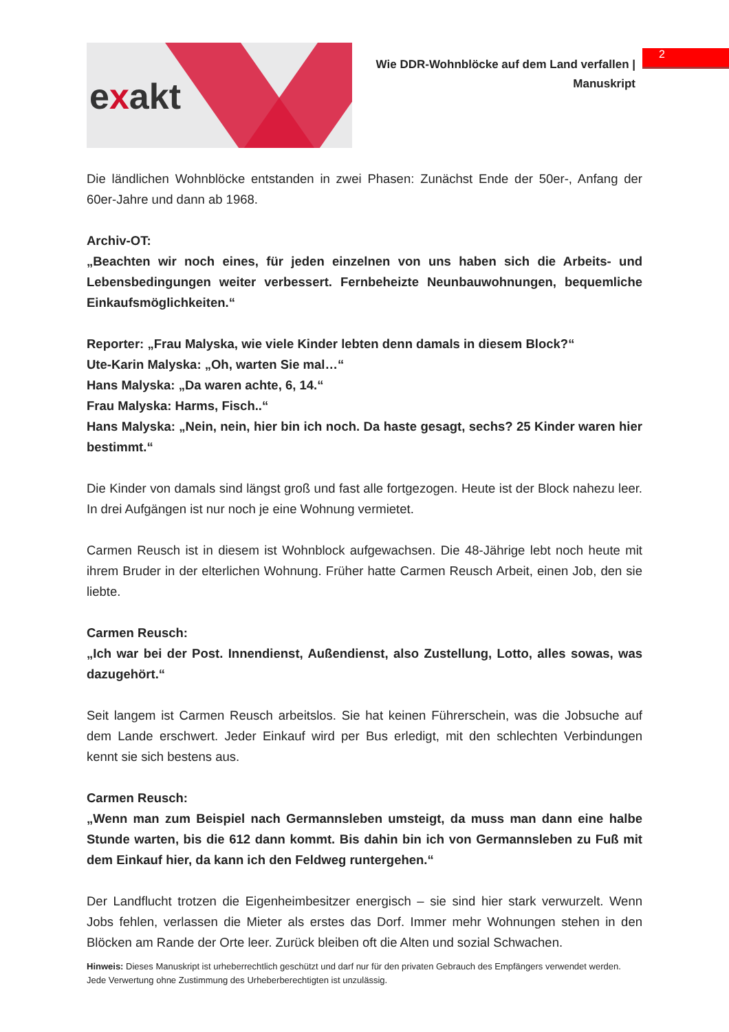2
exakt
Wie DDR-Wohnblöcke auf dem Land verfallen |
Manuskript
Die ländlichen Wohnblöcke entstanden in zwei Phasen: Zunächst Ende der 50er-, Anfang der 60er-Jahre und dann ab 1968.
Archiv-OT:
„Beachten wir noch eines, für jeden einzelnen von uns haben sich die Arbeits- und Lebensbedingungen weiter verbessert. Fernbeheizte Neunbauwohnungen, bequemliche Einkaufsmöglichkeiten.“
Reporter: „Frau Malyska, wie viele Kinder lebten denn damals in diesem Block?“
Ute-Karin Malyska: „Oh, warten Sie mal…“
Hans Malyska: „Da waren achte, 6, 14.“
Frau Malyska: Harms, Fisch..“
Hans Malyska: „Nein, nein, hier bin ich noch. Da haste gesagt, sechs? 25 Kinder waren hier bestimmt.“
Die Kinder von damals sind längst groß und fast alle fortgezogen. Heute ist der Block nahezu leer. In drei Aufgängen ist nur noch je eine Wohnung vermietet.
Carmen Reusch ist in diesem ist Wohnblock aufgewachsen. Die 48-Jährige lebt noch heute mit ihrem Bruder in der elterlichen Wohnung. Früher hatte Carmen Reusch Arbeit, einen Job, den sie liebte.
Carmen Reusch:
„Ich war bei der Post. Innendienst, Außendienst, also Zustellung, Lotto, alles sowas, was dazugehört.“
Seit langem ist Carmen Reusch arbeitslos. Sie hat keinen Führerschein, was die Jobsuche auf dem Lande erschwert. Jeder Einkauf wird per Bus erledigt, mit den schlechten Verbindungen kennt sie sich bestens aus.
Carmen Reusch:
„Wenn man zum Beispiel nach Germannsleben umsteigt, da muss man dann eine halbe Stunde warten, bis die 612 dann kommt. Bis dahin bin ich von Germannsleben zu Fuß mit dem Einkauf hier, da kann ich den Feldweg runtergehen.“
Der Landflucht trotzen die Eigenheimbesitzer energisch – sie sind hier stark verwurzelt. Wenn Jobs fehlen, verlassen die Mieter als erstes das Dorf. Immer mehr Wohnungen stehen in den Blöcken am Rande der Orte leer. Zurück bleiben oft die Alten und sozial Schwachen.
Hinweis: Dieses Manuskript ist urheberrechtlich geschützt und darf nur für den privaten Gebrauch des Empfängers verwendet werden. Jede Verwertung ohne Zustimmung des Urheberberechtigten ist unzulässig.